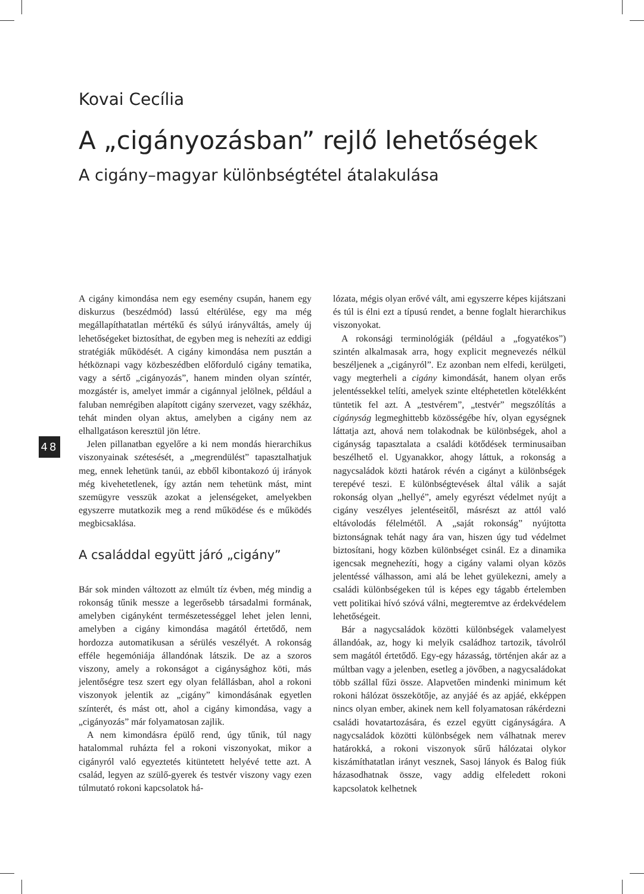Kovai Cecília
A „cigányozásban” rejlő lehetőségek
A cigány–magyar különbségtétel átalakulása
48
A cigány kimondása nem egy esemény csupán, hanem egy diskurzus (beszédmód) lassú eltérülése, egy ma még megállapíthatatlan mértékű és súlyú irányváltás, amely új lehetőségeket biztosíthat, de egyben meg is nehezíti az eddigi stratégiák működését. A cigány kimondása nem pusztán a hétköznapi vagy közbeszédben előforduló cigány tematika, vagy a sértő „cigányozás”, hanem minden olyan színtér, mozgástér is, amelyet immár a cigánnyal jelölnek, például a faluban nemrégiben alapított cigány szervezet, vagy székház, tehát minden olyan aktus, amelyben a cigány nem az elhallgatáson keresztül jön létre.
Jelen pillanatban egyelőre a ki nem mondás hierarchikus viszonyainak szétesését, a „megrendülést” tapasztalhatjuk meg, ennek lehetünk tanúi, az ebből kibontakozó új irányok még kivehetetlenek, így aztán nem tehetünk mást, mint szemügyre vesszük azokat a jelenségeket, amelyekben egyszerre mutatkozik meg a rend működése és e működés megbicsaklása.
A családdal együtt járó „cigány”
Bár sok minden változott az elmúlt tíz évben, még mindig a rokonság tűnik messze a legerősebb társadalmi formának, amelyben cigányként természetességgel lehet jelen lenni, amelyben a cigány kimondása magától értetődő, nem hordozza automatikusan a sérülés veszélyét. A rokonság efféle hegemóniája állandónak látszik. De az a szoros viszony, amely a rokonságot a cigánysághoz köti, más jelentőségre tesz szert egy olyan felállásban, ahol a rokoni viszonyok jelentik az „cigány” kimondásának egyetlen színterét, és mást ott, ahol a cigány kimondása, vagy a „cigányozás” már folyamatosan zajlik.
A nem kimondásra épülő rend, úgy tűnik, túl nagy hatalommal ruházta fel a rokoni viszonyokat, mikor a cigányról való egyeztetés kitüntetett helyévé tette azt. A család, legyen az szülő-gyerek és testvér viszony vagy ezen túlmutató rokoni kapcsolatok há-
lózata, mégis olyan erővé vált, ami egyszerre képes kijátszani és túl is élni ezt a típusú rendet, a benne foglalt hierarchikus viszonyokat.
A rokonsági terminológiák (például a „fogyatékos”) szintén alkalmasak arra, hogy explicit megnevezés nélkül beszéljenek a „cigányról”. Ez azonban nem elfedi, kerülgeti, vagy megterheli a cigány kimondását, hanem olyan erős jelentéssekkel telíti, amelyek szinte eltéphetetlen kötelékként tüntetik fel azt. A „testvérem”, „testvér” megszólítás a cigányság legmeghittebb közösségébe hív, olyan egységnek láttatja azt, ahová nem tolakodnak be különbségek, ahol a cigányság tapasztalata a családi kötődések terminusaiban beszélhető el. Ugyanakkor, ahogy láttuk, a rokonság a nagycsaládok közti határok révén a cigányt a különbségek terepévé teszi. E különbségtevések által válik a saját rokonság olyan „hellyé”, amely egyrészt védelmet nyújt a cigány veszélyes jelentéseitől, másrészt az attól való eltávolodás félelmétől. A „saját rokonság” nyújtotta biztonságnak tehát nagy ára van, hiszen úgy tud védelmet biztosítani, hogy közben különbséget csinál. Ez a dinamika igencsak megnehezíti, hogy a cigány valami olyan közös jelentéssé válhasson, ami alá be lehet gyülekezni, amely a családi különbségeken túl is képes egy tágabb értelemben vett politikai hívó szóvá válni, megteremtve az érdekvédelem lehetőségeit.
Bár a nagycsaládok közötti különbségek valamelyest állandóak, az, hogy ki melyik családhoz tartozik, távolról sem magától értetődő. Egy-egy házasság, történjen akár az a múltban vagy a jelenben, esetleg a jövőben, a nagycsaládokat több szállal fűzi össze. Alapvetően mindenki minimum két rokoni hálózat összekötője, az anyjáé és az apjáé, ekképpen nincs olyan ember, akinek nem kell folyamatosan rákérdezni családi hovatartozására, és ezzel együtt cigányságára. A nagycsaládok közötti különbségek nem válhatnak merev határokká, a rokoni viszonyok sűrű hálózatai olykor kiszámíthatatlan irányt vesznek, Sasoj lányok és Balog fiúk házasodhatnak össze, vagy addig elfeledett rokoni kapcsolatok kelhetnek